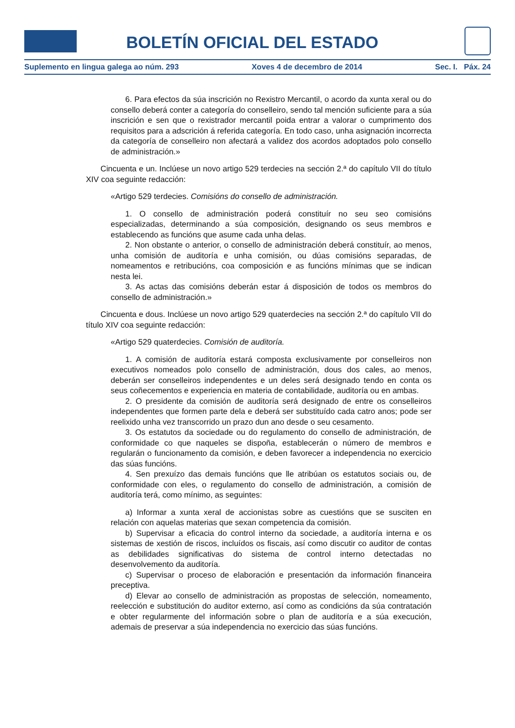BOLETÍN OFICIAL DEL ESTADO
Suplemento en lingua galega ao núm. 293 Xoves 4 de decembro de 2014 Sec. I. Páx. 24
6. Para efectos da súa inscrición no Rexistro Mercantil, o acordo da xunta xeral ou do consello deberá conter a categoría do conselleiro, sendo tal mención suficiente para a súa inscrición e sen que o rexistrador mercantil poida entrar a valorar o cumprimento dos requisitos para a adscrición á referida categoría. En todo caso, unha asignación incorrecta da categoría de conselleiro non afectará a validez dos acordos adoptados polo consello de administración.»
Cincuenta e un. Inclúese un novo artigo 529 terdecies na sección 2.ª do capítulo VII do título XIV coa seguinte redacción:
«Artigo 529 terdecies. Comisións do consello de administración.
1. O consello de administración poderá constituír no seu seo comisións especializadas, determinando a súa composición, designando os seus membros e establecendo as funcións que asume cada unha delas.
2. Non obstante o anterior, o consello de administración deberá constituír, ao menos, unha comisión de auditoría e unha comisión, ou dúas comisións separadas, de nomeamentos e retribucións, coa composición e as funcións mínimas que se indican nesta lei.
3. As actas das comisións deberán estar á disposición de todos os membros do consello de administración.»
Cincuenta e dous. Inclúese un novo artigo 529 quaterdecies na sección 2.ª do capítulo VII do título XIV coa seguinte redacción:
«Artigo 529 quaterdecies. Comisión de auditoría.
1. A comisión de auditoría estará composta exclusivamente por conselleiros non executivos nomeados polo consello de administración, dous dos cales, ao menos, deberán ser conselleiros independentes e un deles será designado tendo en conta os seus coñecementos e experiencia en materia de contabilidade, auditoría ou en ambas.
2. O presidente da comisión de auditoría será designado de entre os conselleiros independentes que formen parte dela e deberá ser substituído cada catro anos; pode ser reelixido unha vez transcorrido un prazo dun ano desde o seu cesamento.
3. Os estatutos da sociedade ou do regulamento do consello de administración, de conformidade co que naqueles se dispoña, establecerán o número de membros e regularán o funcionamento da comisión, e deben favorecer a independencia no exercicio das súas funcións.
4. Sen prexuízo das demais funcións que lle atribúan os estatutos sociais ou, de conformidade con eles, o regulamento do consello de administración, a comisión de auditoría terá, como mínimo, as seguintes:
a) Informar a xunta xeral de accionistas sobre as cuestións que se susciten en relación con aquelas materias que sexan competencia da comisión.
b) Supervisar a eficacia do control interno da sociedade, a auditoría interna e os sistemas de xestión de riscos, incluídos os fiscais, así como discutir co auditor de contas as debilidades significativas do sistema de control interno detectadas no desenvolvemento da auditoría.
c) Supervisar o proceso de elaboración e presentación da información financeira preceptiva.
d) Elevar ao consello de administración as propostas de selección, nomeamento, reelección e substitución do auditor externo, así como as condicións da súa contratación e obter regularmente del información sobre o plan de auditoría e a súa execución, ademais de preservar a súa independencia no exercicio das súas funcións.